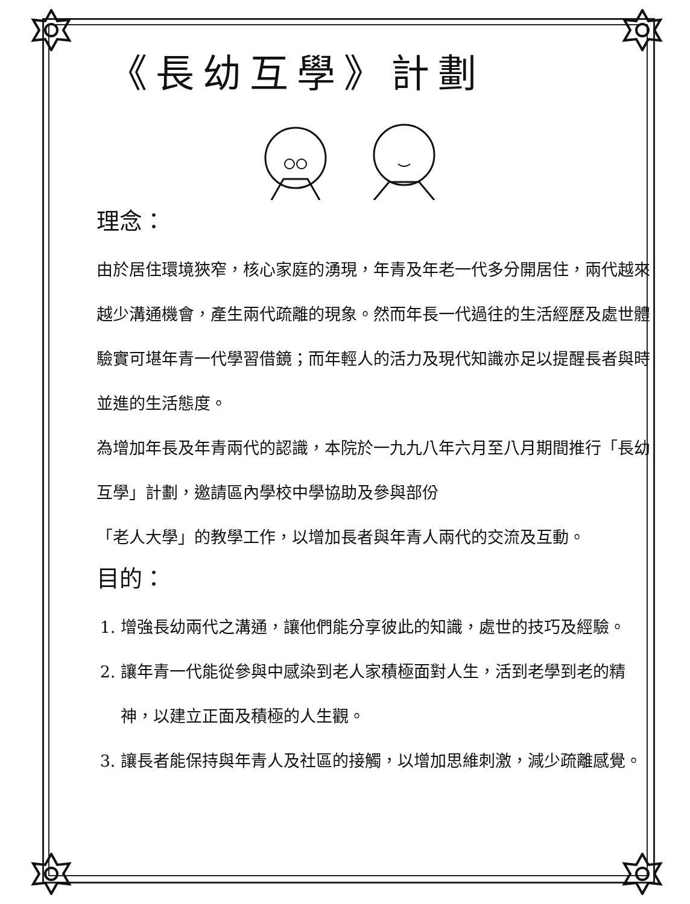《長幼互學》計劃
理念：
由於居住環境狹窄，核心家庭的湧現，年青及年老一代多分開居住，兩代越來越少溝通機會，產生兩代疏離的現象。然而年長一代過往的生活經歷及處世體驗實可堪年青一代學習借鏡；而年輕人的活力及現代知識亦足以提醒長者與時並進的生活態度。
為增加年長及年青兩代的認識，本院於一九九八年六月至八月期間推行「長幼互學」計劃，邀請區內學校中學協助及參與部份
「老人大學」的教學工作，以增加長者與年青人兩代的交流及互動。
目的：
1. 增強長幼兩代之溝通，讓他們能分享彼此的知識，處世的技巧及經驗。
2. 讓年青一代能從參與中感染到老人家積極面對人生，活到老學到老的精神，以建立正面及積極的人生觀。
3. 讓長者能保持與年青人及社區的接觸，以增加思維刺激，減少疏離感覺。